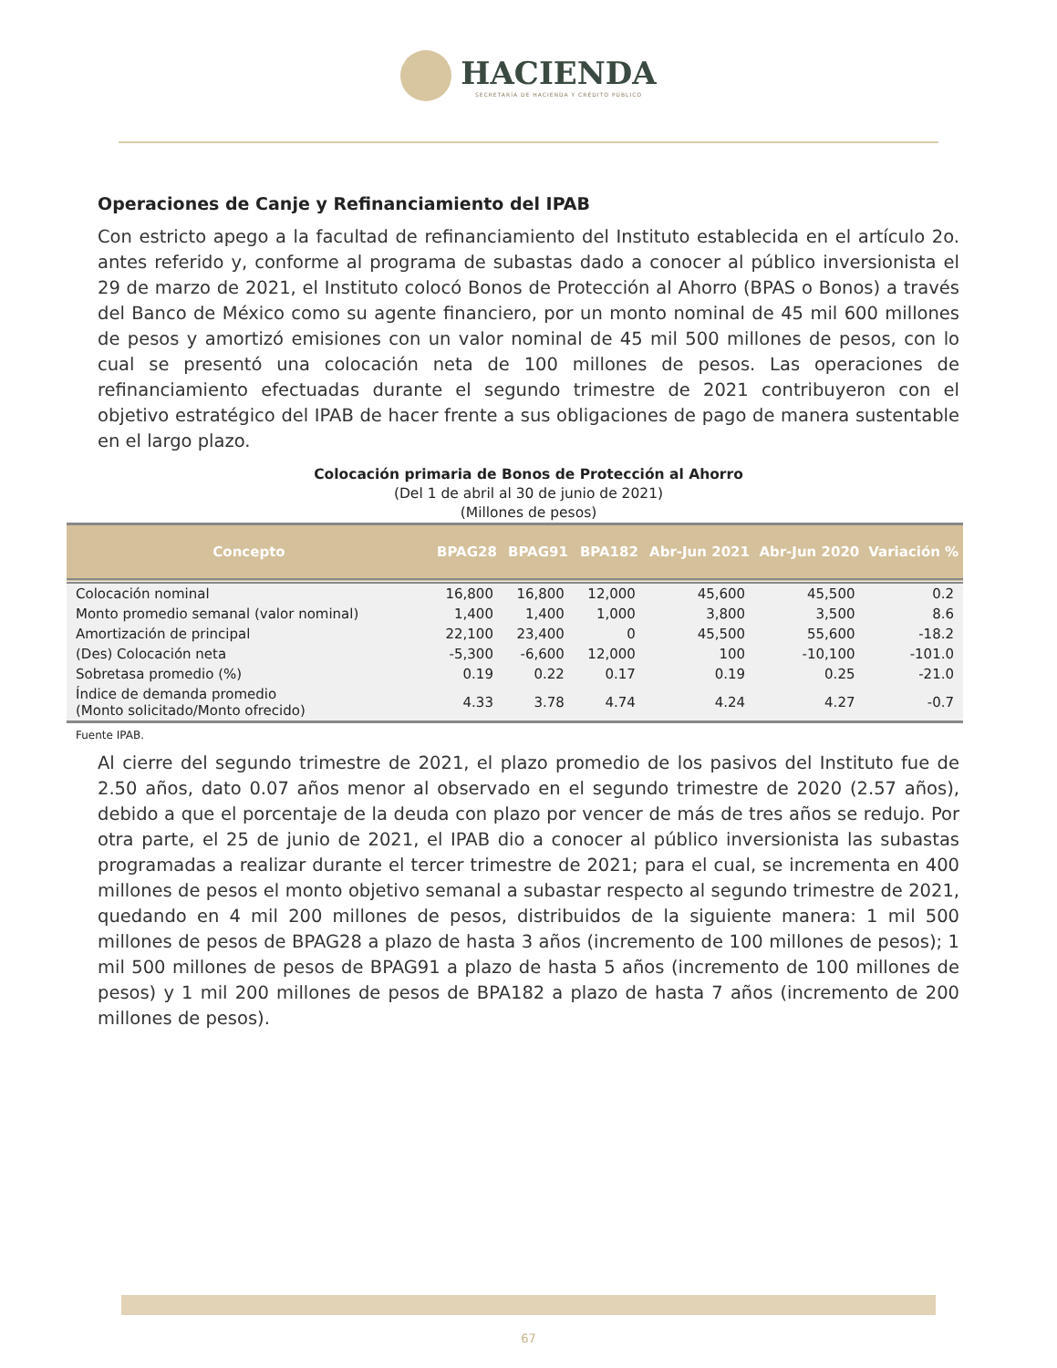HACIENDA
SECRETARÍA DE HACIENDA Y CRÉDITO PÚBLICO
Operaciones de Canje y Refinanciamiento del IPAB
Con estricto apego a la facultad de refinanciamiento del Instituto establecida en el artículo 2o. antes referido y, conforme al programa de subastas dado a conocer al público inversionista el 29 de marzo de 2021, el Instituto colocó Bonos de Protección al Ahorro (BPAS o Bonos) a través del Banco de México como su agente financiero, por un monto nominal de 45 mil 600 millones de pesos y amortizó emisiones con un valor nominal de 45 mil 500 millones de pesos, con lo cual se presentó una colocación neta de 100 millones de pesos. Las operaciones de refinanciamiento efectuadas durante el segundo trimestre de 2021 contribuyeron con el objetivo estratégico del IPAB de hacer frente a sus obligaciones de pago de manera sustentable en el largo plazo.
Colocación primaria de Bonos de Protección al Ahorro
(Del 1 de abril al 30 de junio de 2021)
(Millones de pesos)
| Concepto | BPAG28 | BPAG91 | BPA182 | Abr-Jun 2021 | Abr-Jun 2020 | Variación % |
| --- | --- | --- | --- | --- | --- | --- |
| Colocación nominal | 16,800 | 16,800 | 12,000 | 45,600 | 45,500 | 0.2 |
| Monto promedio semanal (valor nominal) | 1,400 | 1,400 | 1,000 | 3,800 | 3,500 | 8.6 |
| Amortización de principal | 22,100 | 23,400 | 0 | 45,500 | 55,600 | -18.2 |
| (Des) Colocación neta | -5,300 | -6,600 | 12,000 | 100 | -10,100 | -101.0 |
| Sobretasa promedio (%) | 0.19 | 0.22 | 0.17 | 0.19 | 0.25 | -21.0 |
| Índice de demanda promedio (Monto solicitado/Monto ofrecido) | 4.33 | 3.78 | 4.74 | 4.24 | 4.27 | -0.7 |
Fuente IPAB.
Al cierre del segundo trimestre de 2021, el plazo promedio de los pasivos del Instituto fue de 2.50 años, dato 0.07 años menor al observado en el segundo trimestre de 2020 (2.57 años), debido a que el porcentaje de la deuda con plazo por vencer de más de tres años se redujo. Por otra parte, el 25 de junio de 2021, el IPAB dio a conocer al público inversionista las subastas programadas a realizar durante el tercer trimestre de 2021; para el cual, se incrementa en 400 millones de pesos el monto objetivo semanal a subastar respecto al segundo trimestre de 2021, quedando en 4 mil 200 millones de pesos, distribuidos de la siguiente manera: 1 mil 500 millones de pesos de BPAG28 a plazo de hasta 3 años (incremento de 100 millones de pesos); 1 mil 500 millones de pesos de BPAG91 a plazo de hasta 5 años (incremento de 100 millones de pesos) y 1 mil 200 millones de pesos de BPA182 a plazo de hasta 7 años (incremento de 200 millones de pesos).
67